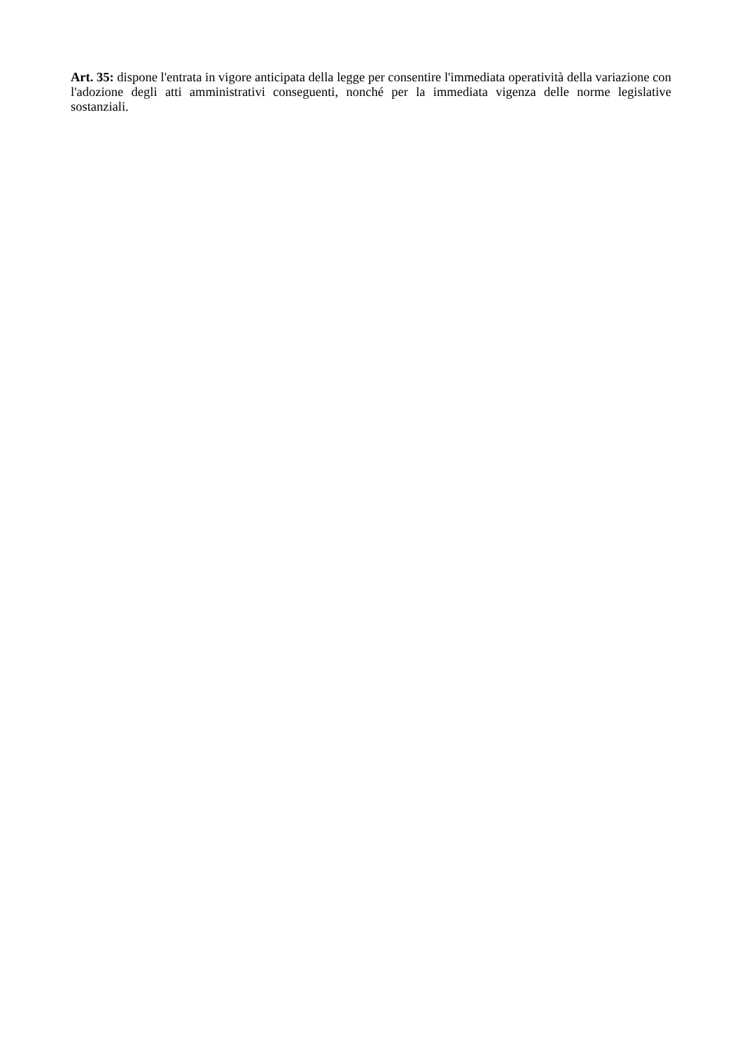Art. 35: dispone l'entrata in vigore anticipata della legge per consentire l'immediata operatività della variazione con l'adozione degli atti amministrativi conseguenti, nonché per la immediata vigenza delle norme legislative sostanziali.